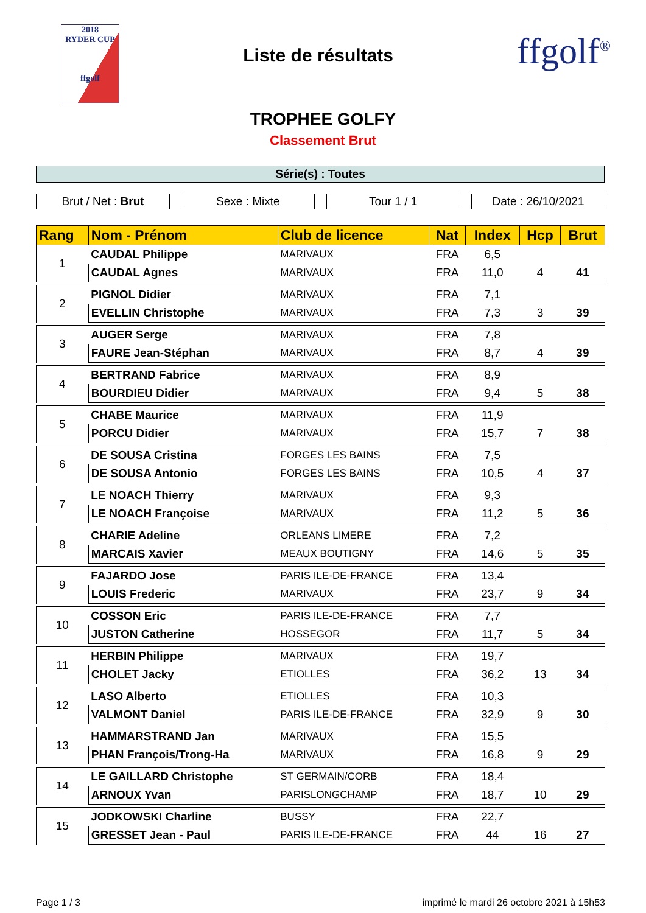2018
RYDER CUP
ffgolf
Liste de résultats
ffgolf<sup>®</sup>
TROPHEE GOLFY
Classement Brut
Série(s) : Toutes
Brut / Net : Brut Sexe : Mixte Tour 1 / 1 Date : 26/10/2021
| Rang | Nom - Prénom | Club de licence | Nat | Index | Hcp | Brut |
| --- | --- | --- | --- | --- | --- | --- |
| 1 | CAUDAL Philippe | MARIVAUX | FRA | 6,5 | | |
| | CAUDAL Agnes | MARIVAUX | FRA | 11,0 | 4 | 41 |
| 2 | PIGNOL Didier | MARIVAUX | FRA | 7,1 | | |
| | EVELLIN Christophe | MARIVAUX | FRA | 7,3 | 3 | 39 |
| 3 | AUGER Serge | MARIVAUX | FRA | 7,8 | | |
| | FAURE Jean-Stéphan | MARIVAUX | FRA | 8,7 | 4 | 39 |
| 4 | BERTRAND Fabrice | MARIVAUX | FRA | 8,9 | | |
| | BOURDIEU Didier | MARIVAUX | FRA | 9,4 | 5 | 38 |
| 5 | CHABE Maurice | MARIVAUX | FRA | 11,9 | | |
| | PORCU Didier | MARIVAUX | FRA | 15,7 | 7 | 38 |
| 6 | DE SOUSA Cristina | FORGES LES BAINS | FRA | 7,5 | | |
| | DE SOUSA Antonio | FORGES LES BAINS | FRA | 10,5 | 4 | 37 |
| 7 | LE NOACH Thierry | MARIVAUX | FRA | 9,3 | | |
| | LE NOACH Françoise | MARIVAUX | FRA | 11,2 | 5 | 36 |
| 8 | CHARIE Adeline | ORLEANS LIMERE | FRA | 7,2 | | |
| | MARCAIS Xavier | MEAUX BOUTIGNY | FRA | 14,6 | 5 | 35 |
| 9 | FAJARDO Jose | PARIS ILE-DE-FRANCE | FRA | 13,4 | | |
| | LOUIS Frederic | MARIVAUX | FRA | 23,7 | 9 | 34 |
| 10 | COSSON Eric | PARIS ILE-DE-FRANCE | FRA | 7,7 | | |
| | JUSTON Catherine | HOSSEGOR | FRA | 11,7 | 5 | 34 |
| 11 | HERBIN Philippe | MARIVAUX | FRA | 19,7 | | |
| | CHOLET Jacky | ETIOLLES | FRA | 36,2 | 13 | 34 |
| 12 | LASO Alberto | ETIOLLES | FRA | 10,3 | | |
| | VALMONT Daniel | PARIS ILE-DE-FRANCE | FRA | 32,9 | 9 | 30 |
| 13 | HAMMARSTRAND Jan | MARIVAUX | FRA | 15,5 | | |
| | PHAN François/Trong-Ha | MARIVAUX | FRA | 16,8 | 9 | 29 |
| 14 | LE GAILLARD Christophe | ST GERMAIN/CORB | FRA | 18,4 | | |
| | ARNOUX Yvan | PARISLONGCHAMP | FRA | 18,7 | 10 | 29 |
| 15 | JODKOWSKI Charline | BUSSY | FRA | 22,7 | | |
| | GRESSET Jean - Paul | PARIS ILE-DE-FRANCE | FRA | 44 | 16 | 27 |
Page 1 / 3 imprimé le mardi 26 octobre 2021 à 15h53